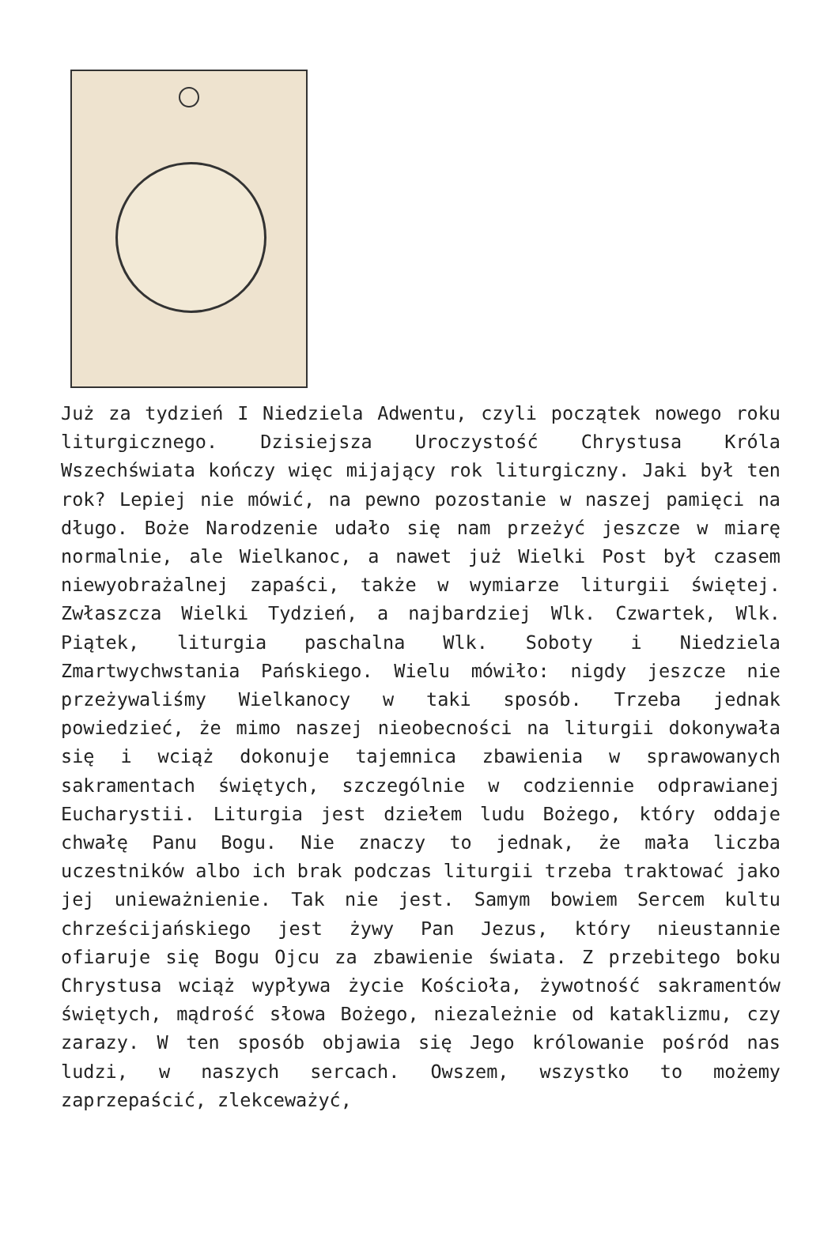Już za tydzień I Niedziela Adwentu, czyli początek nowego roku liturgicznego. Dzisiejsza Uroczystość Chrystusa Króla Wszechświata kończy więc mijający rok liturgiczny. Jaki był ten rok? Lepiej nie mówić, na pewno pozostanie w naszej pamięci na długo. Boże Narodzenie udało się nam przeżyć jeszcze w miarę normalnie, ale Wielkanoc, a nawet już Wielki Post był czasem niewyobrażalnej zapaści, także w wymiarze liturgii świętej. Zwłaszcza Wielki Tydzień, a najbardziej Wlk. Czwartek, Wlk. Piątek, liturgia paschalna Wlk. Soboty i Niedziela Zmartwychwstania Pańskiego. Wielu mówiło: nigdy jeszcze nie przeżywaliśmy Wielkanocy w taki sposób. Trzeba jednak powiedzieć, że mimo naszej nieobecności na liturgii dokonywała się i wciąż dokonuje tajemnica zbawienia w sprawowanych sakramentach świętych, szczególnie w codziennie odprawianej Eucharystii. Liturgia jest dziełem ludu Bożego, który oddaje chwałę Panu Bogu. Nie znaczy to jednak, że mała liczba uczestników albo ich brak podczas liturgii trzeba traktować jako jej unieważnienie. Tak nie jest. Samym bowiem Sercem kultu chrześcijańskiego jest żywy Pan Jezus, który nieustannie ofiaruje się Bogu Ojcu za zbawienie świata. Z przebitego boku Chrystusa wciąż wypływa życie Kościoła, żywotność sakramentów świętych, mądrość słowa Bożego, niezależnie od kataklizmu, czy zarazy. W ten sposób objawia się Jego królowanie pośród nas ludzi, w naszych sercach. Owszem, wszystko to możemy zaprzepaścić, zlekceważyć,